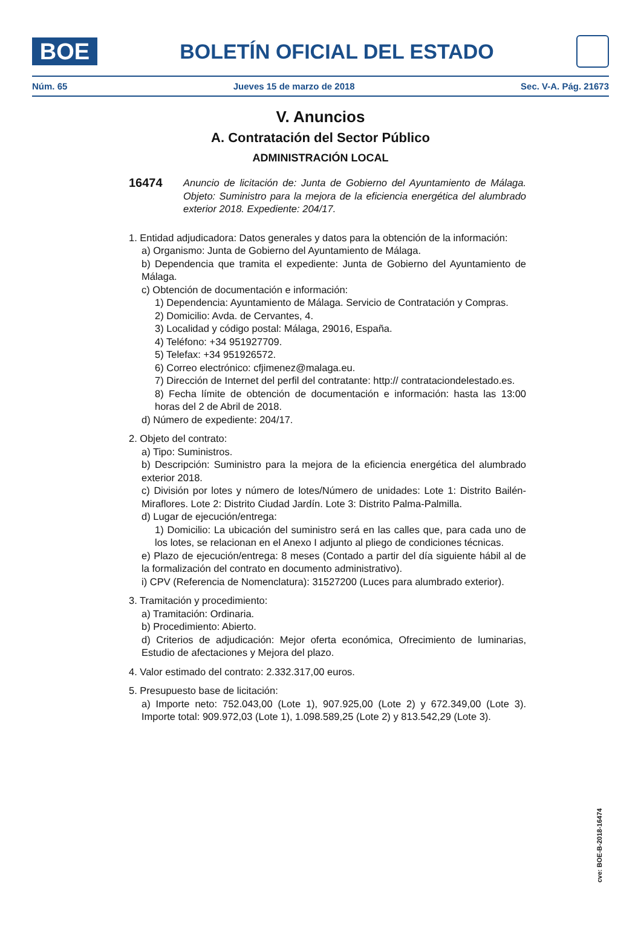BOE
BOLETÍN OFICIAL DEL ESTADO
Núm. 65 Jueves 15 de marzo de 2018 Sec. V-A. Pág. 21673
V. Anuncios
A. Contratación del Sector Público
ADMINISTRACIÓN LOCAL
16474
Anuncio de licitación de: Junta de Gobierno del Ayuntamiento de Málaga. Objeto: Suministro para la mejora de la eficiencia energética del alumbrado exterior 2018. Expediente: 204/17.
1. Entidad adjudicadora: Datos generales y datos para la obtención de la información:
a) Organismo: Junta de Gobierno del Ayuntamiento de Málaga.
b) Dependencia que tramita el expediente: Junta de Gobierno del Ayuntamiento de Málaga.
c) Obtención de documentación e información:
1) Dependencia: Ayuntamiento de Málaga. Servicio de Contratación y Compras.
2) Domicilio: Avda. de Cervantes, 4.
3) Localidad y código postal: Málaga, 29016, España.
4) Teléfono: +34 951927709.
5) Telefax: +34 951926572.
6) Correo electrónico: cfjimenez@malaga.eu.
7) Dirección de Internet del perfil del contratante: http:// contrataciondelestado.es.
8) Fecha límite de obtención de documentación e información: hasta las 13:00 horas del 2 de Abril de 2018.
d) Número de expediente: 204/17.
2. Objeto del contrato:
a) Tipo: Suministros.
b) Descripción: Suministro para la mejora de la eficiencia energética del alumbrado exterior 2018.
c) División por lotes y número de lotes/Número de unidades: Lote 1: Distrito Bailén-Miraflores. Lote 2: Distrito Ciudad Jardín. Lote 3: Distrito Palma-Palmilla.
d) Lugar de ejecución/entrega:
1) Domicilio: La ubicación del suministro será en las calles que, para cada uno de los lotes, se relacionan en el Anexo I adjunto al pliego de condiciones técnicas.
e) Plazo de ejecución/entrega: 8 meses (Contado a partir del día siguiente hábil al de la formalización del contrato en documento administrativo).
i) CPV (Referencia de Nomenclatura): 31527200 (Luces para alumbrado exterior).
3. Tramitación y procedimiento:
a) Tramitación: Ordinaria.
b) Procedimiento: Abierto.
d) Criterios de adjudicación: Mejor oferta económica, Ofrecimiento de luminarias, Estudio de afectaciones y Mejora del plazo.
4. Valor estimado del contrato: 2.332.317,00 euros.
5. Presupuesto base de licitación:
a) Importe neto: 752.043,00 (Lote 1), 907.925,00 (Lote 2) y 672.349,00 (Lote 3). Importe total: 909.972,03 (Lote 1), 1.098.589,25 (Lote 2) y 813.542,29 (Lote 3).
cve: BOE-B-2018-16474